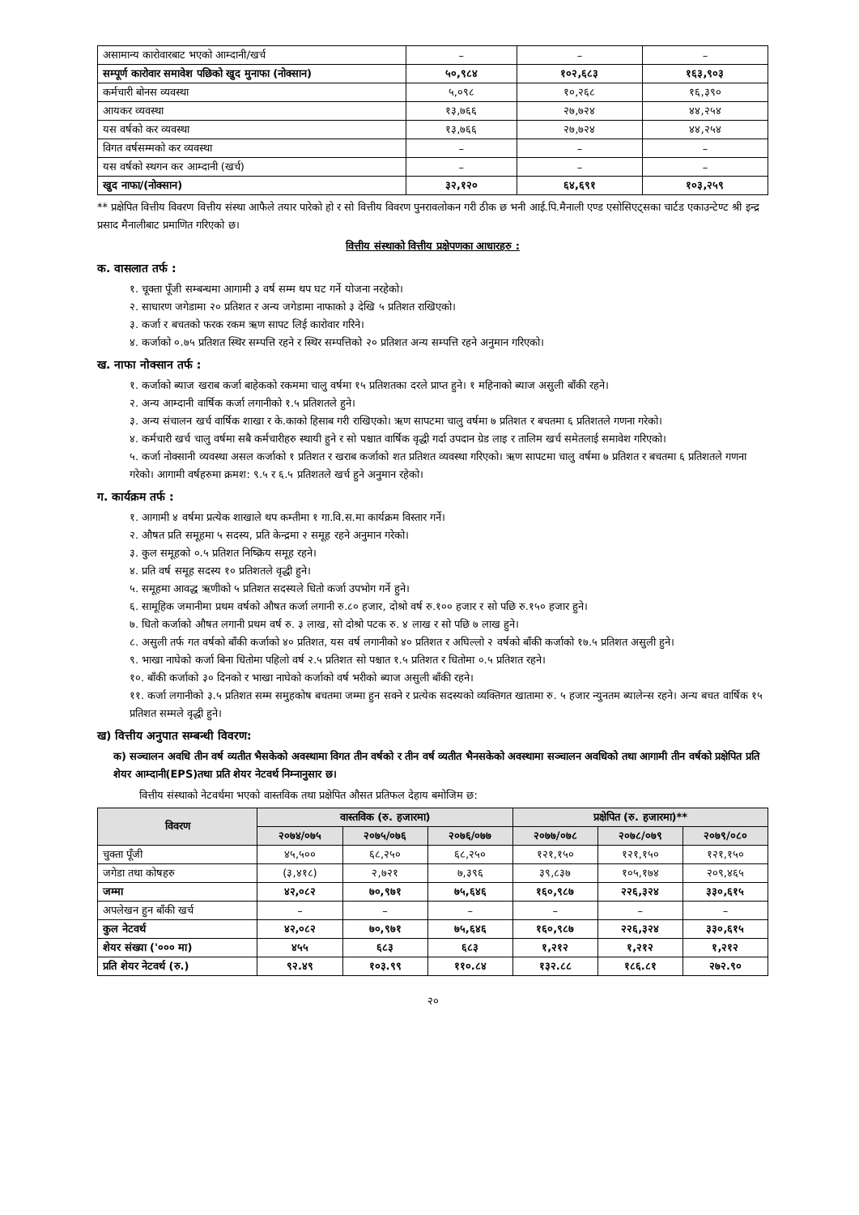| असामान्य कारोवारबाट भएको आम्दानी/खर्च | – | – | – |
| सम्पूर्ण कारोवार समावेश पछिको खुद मुनाफा (नोक्सान) | ५०,९८४ | १०२,६८३ | १६३,९०३ |
| कर्मचारी बोनस व्यवस्था | ५,०९८ | १०,२६८ | १६,३९० |
| आयकर व्यवस्था | १३,७६६ | २७,७२४ | ४४,२५४ |
| यस वर्षको कर व्यवस्था | १३,७६६ | २७,७२४ | ४४,२५४ |
| विगत वर्षसम्मको कर व्यवस्था | – | – | – |
| यस वर्षको स्थगन कर आम्दानी (खर्च) | – | – | – |
| खुद नाफा/(नोक्सान) | ३२,१२० | ६४,६९१ | १०३,२५९ |
** प्रक्षेपित वित्तीय विवरण वित्तीय संस्था आफैले तयार पारेको हो र सो वित्तीय विवरण पुनरावलोकन गरी ठीक छ भनी आई.पि.मैनाली एण्ड एसोसिएट्सका चार्टड एकाउन्टेण्ट श्री इन्द्र प्रसाद मैनालीबाट प्रमाणित गरिएको छ।
वित्तीय संस्थाको वित्तीय प्रक्षेपणका आधारहरु :
क. वासलात तर्फ :
१. चूक्ता पूँजी सम्बन्धमा आगामी ३ वर्ष सम्म थप घट गर्ने योजना नरहेको।
२. साधारण जगेडामा २० प्रतिशत र अन्य जगेडामा नाफाको ३ देखि ५ प्रतिशत राखिएको।
३. कर्जा र बचतको फरक रकम ऋण सापट लिई कारोवार गरिने।
४. कर्जाको ०.७५ प्रतिशत स्थिर सम्पत्ति रहने र स्थिर सम्पत्तिको २० प्रतिशत अन्य सम्पत्ति रहने अनुमान गरिएको।
ख. नाफा नोक्सान तर्फ :
१. कर्जाको ब्याज खराब कर्जा बाहेकको रकममा चालु वर्षमा १५ प्रतिशतका दरले प्राप्त हुने। १ महिनाको ब्याज असुली बाँकी रहने।
२. अन्य आम्दानी वार्षिक कर्जा लगानीको १.५ प्रतिशतले हुने।
३. अन्य संचालन खर्च वार्षिक शाखा र के.काको हिसाब गरी राखिएको। ऋण सापटमा चालु वर्षमा ७ प्रतिशत र बचतमा ६ प्रतिशतले गणना गरेको।
४. कर्मचारी खर्च चालु वर्षमा सबै कर्मचारीहरु स्थायी हुने र सो पश्चात वार्षिक वृद्धी गर्दा उपदान ग्रेड लाइ र तालिम खर्च समेतलाई समावेश गरिएको।
५. कर्जा नोक्सानी व्यवस्था असल कर्जाको १ प्रतिशत र खराब कर्जाको शत प्रतिशत व्यवस्था गरिएको। ऋण सापटमा चालु वर्षमा ७ प्रतिशत र बचतमा ६ प्रतिशतले गणना गरेको। आगामी वर्षहरुमा क्रमश: ९.५ र ६.५ प्रतिशतले खर्च हुने अनुमान रहेको।
ग. कार्यक्रम तर्फ :
१. आगामी ४ वर्षमा प्रत्येक शाखाले थप कम्तीमा १ गा.वि.स.मा कार्यक्रम विस्तार गर्ने।
२. औषत प्रति समूहमा ५ सदस्य, प्रति केन्द्रमा २ समूह रहने अनुमान गरेको।
३. कुल समूहको ०.५ प्रतिशत निष्क्रिय समूह रहने।
४. प्रति वर्ष समूह सदस्य १० प्रतिशतले वृद्धी हुने।
५. समूहमा आवद्ध ऋणीको ५ प्रतिशत सदस्यले धितो कर्जा उपभोग गर्ने हुने।
६. सामूहिक जमानीमा प्रथम वर्षको औषत कर्जा लगानी रु.८० हजार, दोश्रो वर्ष रु.१०० हजार र सो पछि रु.१५० हजार हुने।
७. धितो कर्जाको औषत लगानी प्रथम वर्ष रु. ३ लाख, सो दोश्रो पटक रु. ४ लाख र सो पछि ७ लाख हुने।
८. असुली तर्फ गत वर्षको बाँकी कर्जाको ४० प्रतिशत, यस वर्ष लगानीको ४० प्रतिशत र अघिल्लो २ वर्षको बाँकी कर्जाको १७.५ प्रतिशत असुली हुने।
९. भाखा नाघेको कर्जा बिना धितोमा पहिलो वर्ष २.५ प्रतिशत सो पश्चात १.५ प्रतिशत र धितोमा ०.५ प्रतिशत रहने।
१०. बाँकी कर्जाको ३० दिनको र भाखा नाघेको कर्जाको वर्ष भरीको ब्याज असुली बाँकी रहने।
११. कर्जा लगानीको ३.५ प्रतिशत सम्म समुहकोष बचतमा जम्मा हुन सक्ने र प्रत्येक सदस्यको व्यक्तिगत खातामा रु. ५ हजार न्युनतम ब्यालेन्स रहने। अन्य बचत वार्षिक १५ प्रतिशत सम्मले वृद्धी हुने।
ख) वित्तीय अनुपात सम्बन्धी विवरण:
क) सञ्चालन अवधि तीन वर्ष व्यतीत भैसकेको अवस्थामा विगत तीन वर्षको र तीन वर्ष व्यतीत भैनसकेको अवस्थामा सञ्चालन अवधिको तथा आगामी तीन वर्षको प्रक्षेपित प्रति शेयर आम्दानी(EPS)तथा प्रति शेयर नेटवर्थ निम्नानुसार छ।
वित्तीय संस्थाको नेटवर्थमा भएको वास्तविक तथा प्रक्षेपित औसत प्रतिफल देहाय बमोजिम छ:
| विवरण | वास्तविक (रु. हजारमा) | | | प्रक्षेपित (रु. हजारमा)** | | |
| --- | --- | --- | --- | --- | --- | --- |
| | २०७४/०७५ | २०७५/०७६ | २०७६/०७७ | २०७७/०७८ | २०७८/०७९ | २०७९/०८० |
| चुक्ता पूँजी | ४५,५०० | ६८,२५० | ६८,२५० | १२१,१५० | १२१,१५० | १२१,१५० |
| जगेडा तथा कोषहरु | (३,४१८) | २,७२१ | ७,३९६ | ३९,८३७ | १०५,१७४ | २०९,४६५ |
| जम्मा | ४२,०८२ | ७०,९७१ | ७५,६४६ | १६०,९८७ | २२६,३२४ | ३३०,६१५ |
| अपलेखन हुन बाँकी खर्च | – | – | – | – | – | – |
| कुल नेटवर्थ | ४२,०८२ | ७०,९७१ | ७५,६४६ | १६०,९८७ | २२६,३२४ | ३३०,६१५ |
| शेयर संख्या ('००० मा) | ४५५ | ६८३ | ६८३ | १,२१२ | १,२१२ | १,२१२ |
| प्रति शेयर नेटवर्थ (रु.) | ९२.४९ | १०३.९९ | ११०.८४ | १३२.८८ | १८६.८१ | २७२.९० |
२०